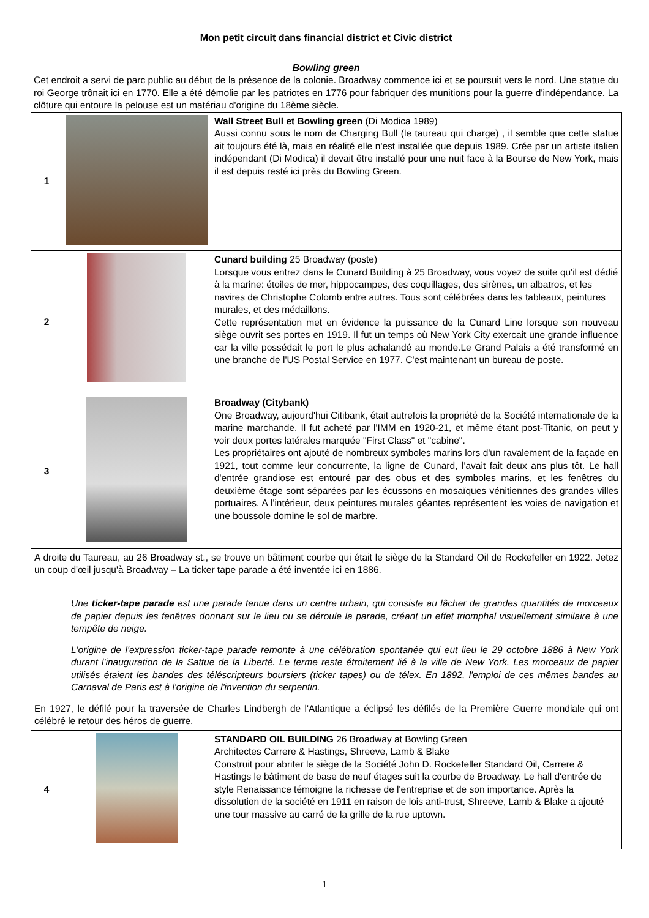Mon petit circuit dans financial district et Civic district
Bowling green
Cet endroit a servi de parc public au début de la présence de la colonie. Broadway commence ici et se poursuit vers le nord. Une statue du roi George trônait ici en 1770. Elle a été démolie par les patriotes en 1776 pour fabriquer des munitions pour la guerre d'indépendance. La clôture qui entoure la pelouse est un matériau d'origine du 18ème siècle.
| 1 | | Wall Street Bull et Bowling green (Di Modica 1989) Aussi connu sous le nom de Charging Bull (le taureau qui charge) , il semble que cette statue ait toujours été là, mais en réalité elle n'est installée que depuis 1989. Crée par un artiste italien indépendant (Di Modica) il devait être installé pour une nuit face à la Bourse de New York, mais il est depuis resté ici près du Bowling Green. |
| 2 | | Cunard building 25 Broadway (poste) Lorsque vous entrez dans le Cunard Building à 25 Broadway, vous voyez de suite qu'il est dédié à la marine: étoiles de mer, hippocampes, des coquillages, des sirènes, un albatros, et les navires de Christophe Colomb entre autres. Tous sont célébrées dans les tableaux, peintures murales, et des médaillons. Cette représentation met en évidence la puissance de la Cunard Line lorsque son nouveau siège ouvrit ses portes en 1919. Il fut un temps où New York City exercait une grande influence car la ville possédait le port le plus achalandé au monde.Le Grand Palais a été transformé en une branche de l'US Postal Service en 1977. C'est maintenant un bureau de poste. |
| 3 | | Broadway (Citybank) One Broadway, aujourd'hui Citibank, était autrefois la propriété de la Société internationale de la marine marchande. Il fut acheté par l'IMM en 1920-21, et même étant post-Titanic, on peut y voir deux portes latérales marquée "First Class" et "cabine". Les propriétaires ont ajouté de nombreux symboles marins lors d'un ravalement de la façade en 1921, tout comme leur concurrente, la ligne de Cunard, l'avait fait deux ans plus tôt. Le hall d'entrée grandiose est entouré par des obus et des symboles marins, et les fenêtres du deuxième étage sont séparées par les écussons en mosaïques vénitiennes des grandes villes portuaires. A l'intérieur, deux peintures murales géantes représentent les voies de navigation et une boussole domine le sol de marbre. |
| A droite du Taureau, au 26 Broadway st., se trouve un bâtiment courbe qui était le siège de la Standard Oil de Rockefeller en 1922. Jetez un coup d'œil jusqu'à Broadway – La ticker tape parade a été inventée ici en 1886. Une ticker-tape parade est une parade tenue dans un centre urbain, qui consiste au lâcher de grandes quantités de morceaux de papier depuis les fenêtres donnant sur le lieu ou se déroule la parade, créant un effet triomphal visuellement similaire à une tempête de neige. L'origine de l'expression ticker-tape parade remonte à une célébration spontanée qui eut lieu le 29 octobre 1886 à New York durant l'inauguration de la Sattue de la Liberté. Le terme reste étroitement lié à la ville de New York. Les morceaux de papier utilisés étaient les bandes des téléscripteurs boursiers (ticker tapes) ou de télex. En 1892, l'emploi de ces mêmes bandes au Carnaval de Paris est à l'origine de l'invention du serpentin. En 1927, le défilé pour la traversée de Charles Lindbergh de l'Atlantique a éclipsé les défilés de la Première Guerre mondiale qui ont célébré le retour des héros de guerre. | | |
| 4 | | STANDARD OIL BUILDING 26 Broadway at Bowling Green Architectes Carrere & Hastings, Shreeve, Lamb & Blake Construit pour abriter le siège de la Société John D. Rockefeller Standard Oil, Carrere & Hastings le bâtiment de base de neuf étages suit la courbe de Broadway. Le hall d'entrée de style Renaissance témoigne la richesse de l'entreprise et de son importance. Après la dissolution de la société en 1911 en raison de lois anti-trust, Shreeve, Lamb & Blake a ajouté une tour massive au carré de la grille de la rue uptown. |
1